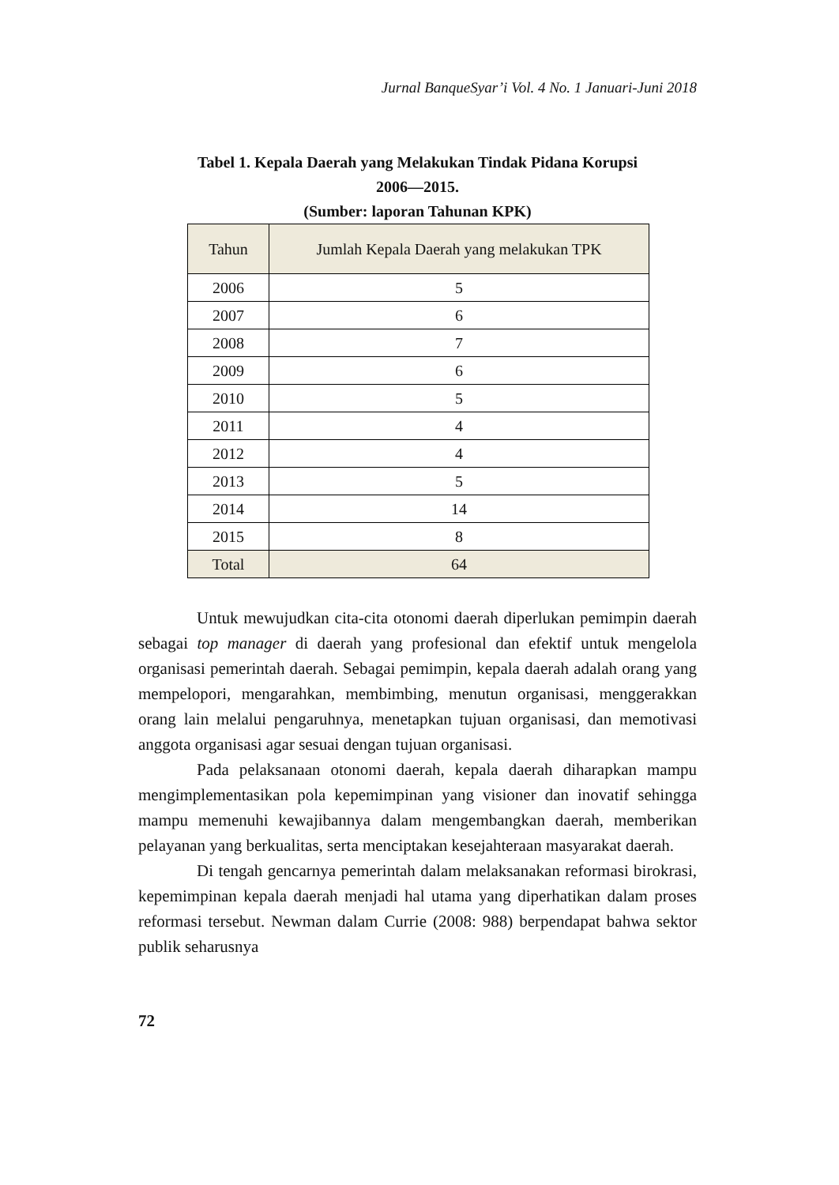Jurnal BanqueSyar’i Vol. 4 No. 1 Januari-Juni 2018
Tabel 1. Kepala Daerah yang Melakukan Tindak Pidana Korupsi
2006—2015.
(Sumber: laporan Tahunan KPK)
| Tahun | Jumlah Kepala Daerah yang melakukan TPK |
| --- | --- |
| 2006 | 5 |
| 2007 | 6 |
| 2008 | 7 |
| 2009 | 6 |
| 2010 | 5 |
| 2011 | 4 |
| 2012 | 4 |
| 2013 | 5 |
| 2014 | 14 |
| 2015 | 8 |
| Total | 64 |
Untuk mewujudkan cita-cita otonomi daerah diperlukan pemimpin daerah sebagai top manager di daerah yang profesional dan efektif untuk mengelola organisasi pemerintah daerah. Sebagai pemimpin, kepala daerah adalah orang yang mempelopori, mengarahkan, membimbing, menutun organisasi, menggerakkan orang lain melalui pengaruhnya, menetapkan tujuan organisasi, dan memotivasi anggota organisasi agar sesuai dengan tujuan organisasi.
Pada pelaksanaan otonomi daerah, kepala daerah diharapkan mampu mengimplementasikan pola kepemimpinan yang visioner dan inovatif sehingga mampu memenuhi kewajibannya dalam mengembangkan daerah, memberikan pelayanan yang berkualitas, serta menciptakan kesejahteraan masyarakat daerah.
Di tengah gencarnya pemerintah dalam melaksanakan reformasi birokrasi, kepemimpinan kepala daerah menjadi hal utama yang diperhatikan dalam proses reformasi tersebut. Newman dalam Currie (2008: 988) berpendapat bahwa sektor publik seharusnya
72